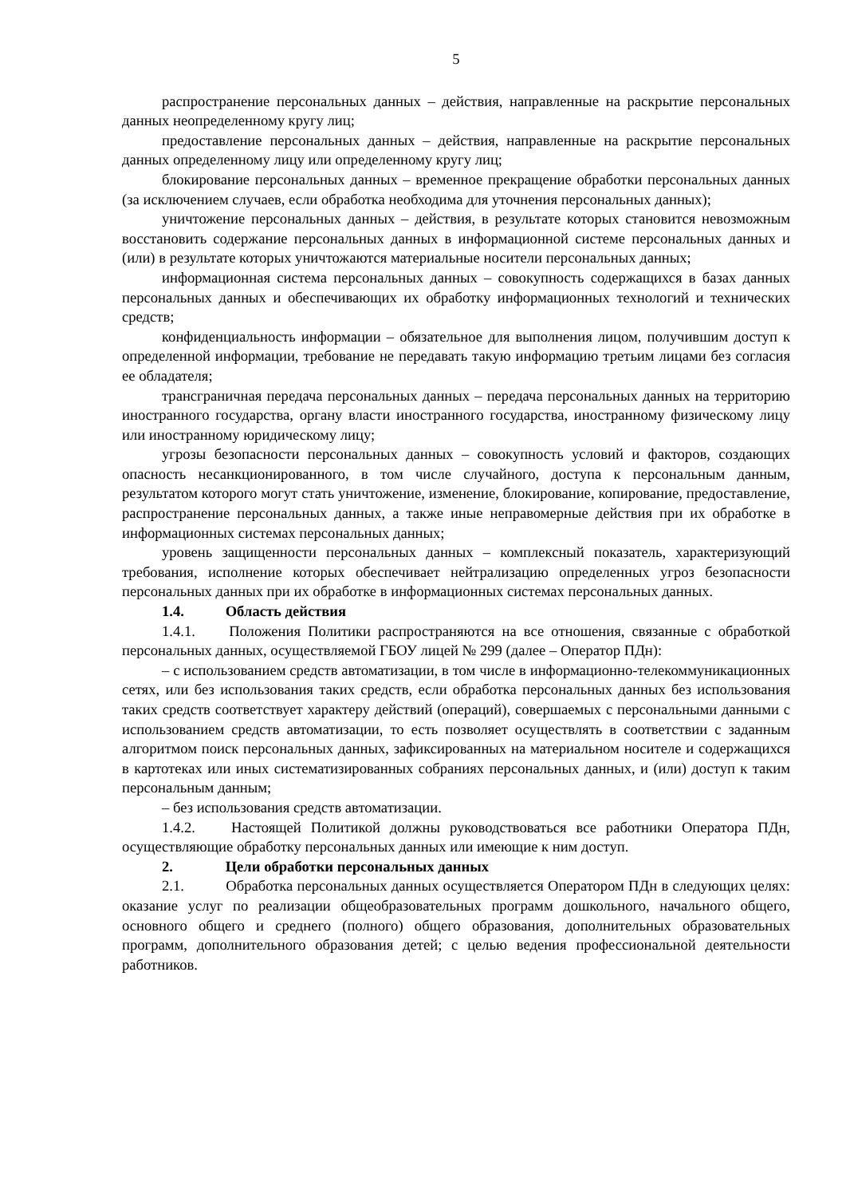5
распространение персональных данных – действия, направленные на раскрытие персональных данных неопределенному кругу лиц;
предоставление персональных данных – действия, направленные на раскрытие персональных данных определенному лицу или определенному кругу лиц;
блокирование персональных данных – временное прекращение обработки персональных данных (за исключением случаев, если обработка необходима для уточнения персональных данных);
уничтожение персональных данных – действия, в результате которых становится невозможным восстановить содержание персональных данных в информационной системе персональных данных и (или) в результате которых уничтожаются материальные носители персональных данных;
информационная система персональных данных – совокупность содержащихся в базах данных персональных данных и обеспечивающих их обработку информационных технологий и технических средств;
конфиденциальность информации – обязательное для выполнения лицом, получившим доступ к определенной информации, требование не передавать такую информацию третьим лицами без согласия ее обладателя;
трансграничная передача персональных данных – передача персональных данных на территорию иностранного государства, органу власти иностранного государства, иностранному физическому лицу или иностранному юридическому лицу;
угрозы безопасности персональных данных – совокупность условий и факторов, создающих опасность несанкционированного, в том числе случайного, доступа к персональным данным, результатом которого могут стать уничтожение, изменение, блокирование, копирование, предоставление, распространение персональных данных, а также иные неправомерные действия при их обработке в информационных системах персональных данных;
уровень защищенности персональных данных – комплексный показатель, характеризующий требования, исполнение которых обеспечивает нейтрализацию определенных угроз безопасности персональных данных при их обработке в информационных системах персональных данных.
1.4. Область действия
1.4.1. Положения Политики распространяются на все отношения, связанные с обработкой персональных данных, осуществляемой ГБОУ лицей № 299 (далее – Оператор ПДн):
– с использованием средств автоматизации, в том числе в информационно-телекоммуникационных сетях, или без использования таких средств, если обработка персональных данных без использования таких средств соответствует характеру действий (операций), совершаемых с персональными данными с использованием средств автоматизации, то есть позволяет осуществлять в соответствии с заданным алгоритмом поиск персональных данных, зафиксированных на материальном носителе и содержащихся в картотеках или иных систематизированных собраниях персональных данных, и (или) доступ к таким персональным данным;
– без использования средств автоматизации.
1.4.2. Настоящей Политикой должны руководствоваться все работники Оператора ПДн, осуществляющие обработку персональных данных или имеющие к ним доступ.
2. Цели обработки персональных данных
2.1. Обработка персональных данных осуществляется Оператором ПДн в следующих целях: оказание услуг по реализации общеобразовательных программ дошкольного, начального общего, основного общего и среднего (полного) общего образования, дополнительных образовательных программ, дополнительного образования детей; с целью ведения профессиональной деятельности работников.